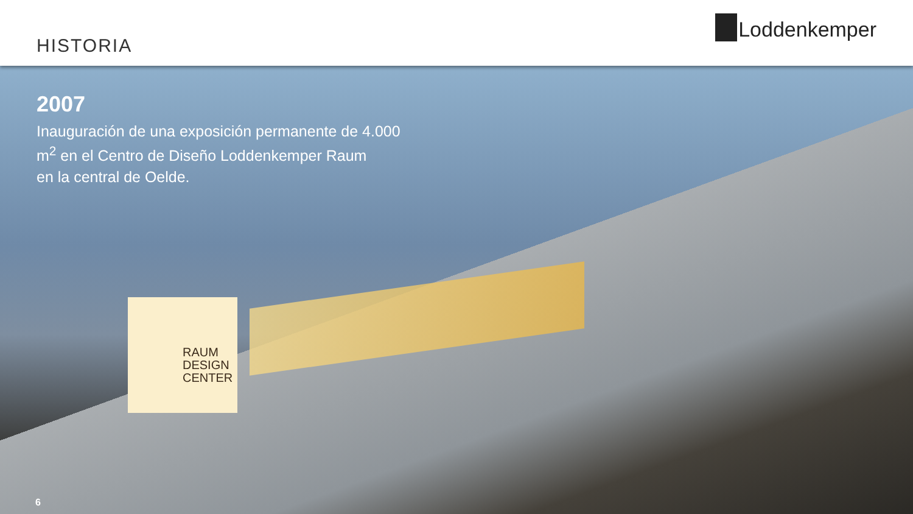HISTORIA
Loddenkemper
RAUM
DESIGN
CENTER
2007
Inauguración de una exposición permanente de 4.000
m<sup>2</sup> en el Centro de Diseño Loddenkemper Raum
en la central de Oelde.
6